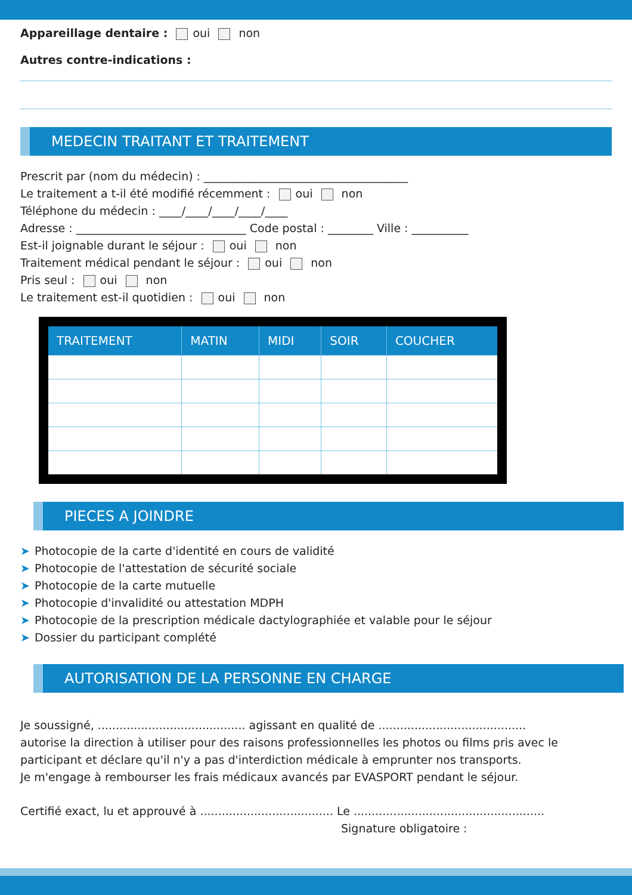Appareillage dentaire : oui non
Autres contre-indications :
MEDECIN TRAITANT ET TRAITEMENT
Prescrit par (nom du médecin) : ____________________________________
Le traitement a t-il été modifié récemment : oui non
Téléphone du médecin : ____/____/____/____/____
Adresse : ______________________________ Code postal : ________ Ville : __________
Est-il joignable durant le séjour : oui non
Traitement médical pendant le séjour : oui non
Pris seul : oui non
Le traitement est-il quotidien : oui non
| TRAITEMENT | MATIN | MIDI | SOIR | COUCHER |
| --- | --- | --- | --- | --- |
PIECES A JOINDRE
➤ Photocopie de la carte d'identité en cours de validité
➤ Photocopie de l'attestation de sécurité sociale
➤ Photocopie de la carte mutuelle
➤ Photocopie d'invalidité ou attestation MDPH
➤ Photocopie de la prescription médicale dactylographiée et valable pour le séjour
➤ Dossier du participant complété
AUTORISATION DE LA PERSONNE EN CHARGE
Je soussigné, ......................................... agissant en qualité de .........................................
autorise la direction à utiliser pour des raisons professionnelles les photos ou films pris avec le participant et déclare qu'il n'y a pas d'interdiction médicale à emprunter nos transports.
Je m'engage à rembourser les frais médicaux avancés par EVASPORT pendant le séjour.
Certifié exact, lu et approuvé à ..................................... Le .....................................................
Signature obligatoire :